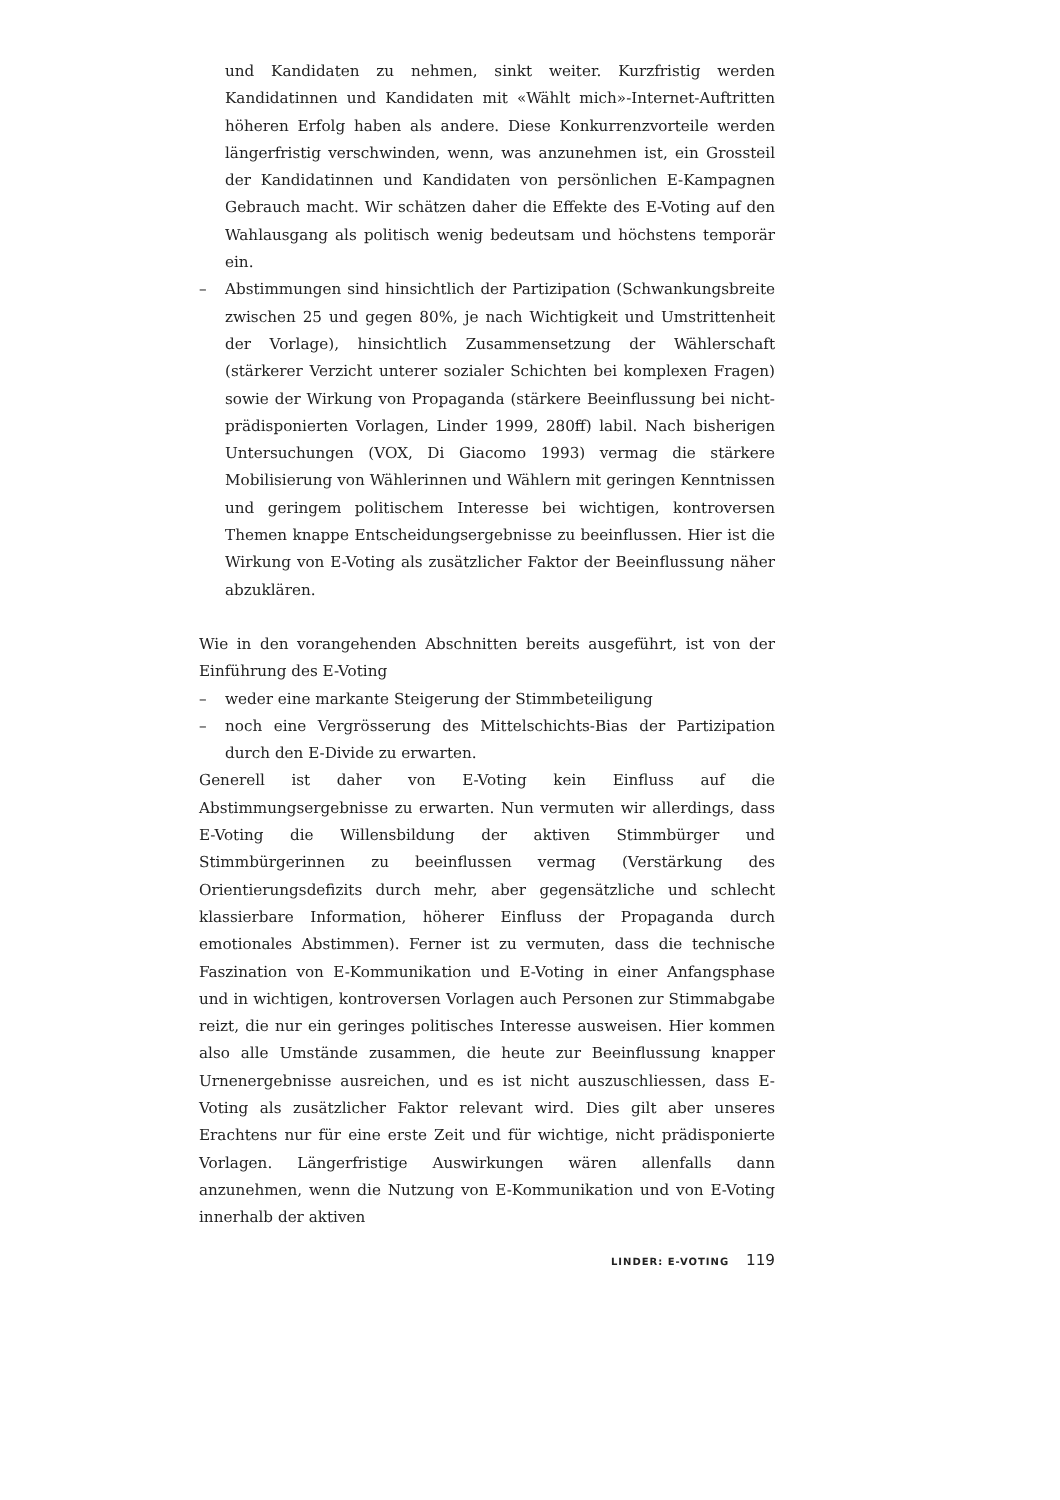und Kandidaten zu nehmen, sinkt weiter. Kurzfristig werden Kandidatinnen und Kandidaten mit «Wählt mich»-Internet-Auftritten höheren Erfolg haben als andere. Diese Konkurrenzvorteile werden längerfristig verschwinden, wenn, was anzunehmen ist, ein Grossteil der Kandidatinnen und Kandidaten von persönlichen E-Kampagnen Gebrauch macht. Wir schätzen daher die Effekte des E-Voting auf den Wahlausgang als politisch wenig bedeutsam und höchstens temporär ein.
– Abstimmungen sind hinsichtlich der Partizipation (Schwankungsbreite zwischen 25 und gegen 80%, je nach Wichtigkeit und Umstrittenheit der Vorlage), hinsichtlich Zusammensetzung der Wählerschaft (stärkerer Verzicht unterer sozialer Schichten bei komplexen Fragen) sowie der Wirkung von Propaganda (stärkere Beeinflussung bei nicht-prädisponierten Vorlagen, Linder 1999, 280ff) labil. Nach bisherigen Untersuchungen (VOX, Di Giacomo 1993) vermag die stärkere Mobilisierung von Wählerinnen und Wählern mit geringen Kenntnissen und geringem politischem Interesse bei wichtigen, kontroversen Themen knappe Entscheidungsergebnisse zu beeinflussen. Hier ist die Wirkung von E-Voting als zusätzlicher Faktor der Beeinflussung näher abzuklären.
Wie in den vorangehenden Abschnitten bereits ausgeführt, ist von der Einführung des E-Voting
– weder eine markante Steigerung der Stimmbeteiligung
– noch eine Vergrösserung des Mittelschichts-Bias der Partizipation durch den E-Divide zu erwarten.
Generell ist daher von E-Voting kein Einfluss auf die Abstimmungsergebnisse zu erwarten. Nun vermuten wir allerdings, dass E-Voting die Willensbildung der aktiven Stimmbürger und Stimmbürgerinnen zu beeinflussen vermag (Verstärkung des Orientierungsdefizits durch mehr, aber gegensätzliche und schlecht klassierbare Information, höherer Einfluss der Propaganda durch emotionales Abstimmen). Ferner ist zu vermuten, dass die technische Faszination von E-Kommunikation und E-Voting in einer Anfangsphase und in wichtigen, kontroversen Vorlagen auch Personen zur Stimmabgabe reizt, die nur ein geringes politisches Interesse ausweisen. Hier kommen also alle Umstände zusammen, die heute zur Beeinflussung knapper Urnenergebnisse ausreichen, und es ist nicht auszuschliessen, dass E-Voting als zusätzlicher Faktor relevant wird. Dies gilt aber unseres Erachtens nur für eine erste Zeit und für wichtige, nicht prädisponierte Vorlagen. Längerfristige Auswirkungen wären allenfalls dann anzunehmen, wenn die Nutzung von E-Kommunikation und von E-Voting innerhalb der aktiven
LINDER: E-VOTING 119